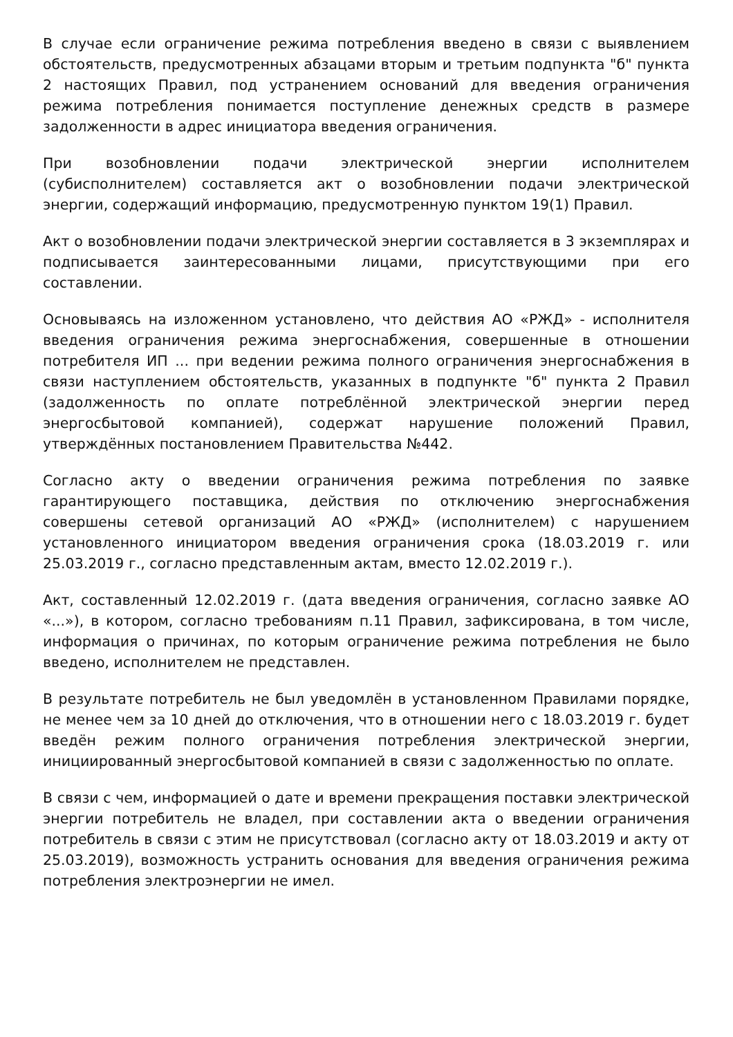В случае если ограничение режима потребления введено в связи с выявлением обстоятельств, предусмотренных абзацами вторым и третьим подпункта "б" пункта 2 настоящих Правил, под устранением оснований для введения ограничения режима потребления понимается поступление денежных средств в размере задолженности в адрес инициатора введения ограничения.
При возобновлении подачи электрической энергии исполнителем (субисполнителем) составляется акт о возобновлении подачи электрической энергии, содержащий информацию, предусмотренную пунктом 19(1) Правил.
Акт о возобновлении подачи электрической энергии составляется в 3 экземплярах и подписывается заинтересованными лицами, присутствующими при его составлении.
Основываясь на изложенном установлено, что действия АО «РЖД» - исполнителя введения ограничения режима энергоснабжения, совершенные в отношении потребителя ИП ... при ведении режима полного ограничения энергоснабжения в связи наступлением обстоятельств, указанных в подпункте "б" пункта 2 Правил (задолженность по оплате потреблённой электрической энергии перед энергосбытовой компанией), содержат нарушение положений Правил, утверждённых постановлением Правительства №442.
Согласно акту о введении ограничения режима потребления по заявке гарантирующего поставщика, действия по отключению энергоснабжения совершены сетевой организаций АО «РЖД» (исполнителем) с нарушением установленного инициатором введения ограничения срока (18.03.2019 г. или 25.03.2019 г., согласно представленным актам, вместо 12.02.2019 г.).
Акт, составленный 12.02.2019 г. (дата введения ограничения, согласно заявке АО «...»), в котором, согласно требованиям п.11 Правил, зафиксирована, в том числе, информация о причинах, по которым ограничение режима потребления не было введено, исполнителем не представлен.
В результате потребитель не был уведомлён в установленном Правилами порядке, не менее чем за 10 дней до отключения, что в отношении него с 18.03.2019 г. будет введён режим полного ограничения потребления электрической энергии, инициированный энергосбытовой компанией в связи с задолженностью по оплате.
В связи с чем, информацией о дате и времени прекращения поставки электрической энергии потребитель не владел, при составлении акта о введении ограничения потребитель в связи с этим не присутствовал (согласно акту от 18.03.2019 и акту от 25.03.2019), возможность устранить основания для введения ограничения режима потребления электроэнергии не имел.